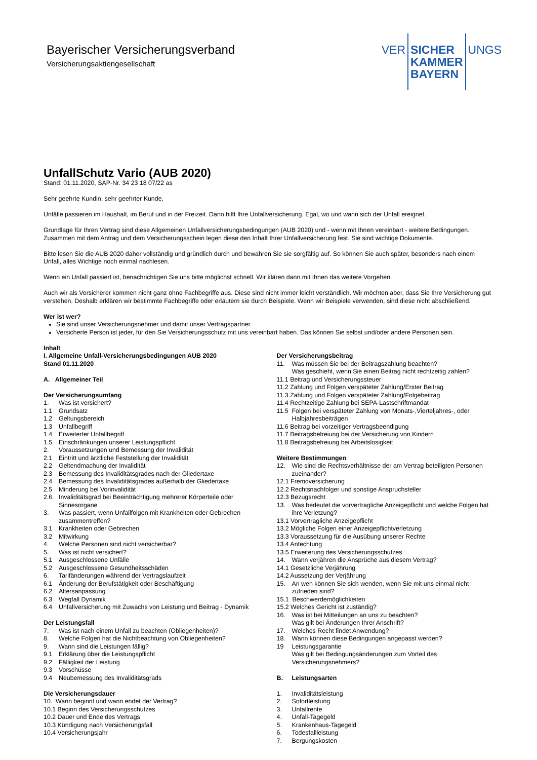Bayerischer Versicherungsverband
Versicherungsaktiengesellschaft
VER
SICHER
KAMMER
BAYERN
UNGS
UnfallSchutz Vario (AUB 2020)
Stand: 01.11.2020, SAP-Nr. 34 23 18 07/22 as
Sehr geehrte Kundin, sehr geehrter Kunde,
Unfälle passieren im Haushalt, im Beruf und in der Freizeit. Dann hilft Ihre Unfallversicherung. Egal, wo und wann sich der Unfall ereignet.
Grundlage für Ihren Vertrag sind diese Allgemeinen Unfallversicherungsbedingungen (AUB 2020) und - wenn mit Ihnen vereinbart - weitere Bedingungen. Zusammen mit dem Antrag und dem Versicherungsschein legen diese den Inhalt Ihrer Unfallversicherung fest. Sie sind wichtige Dokumente.
Bitte lesen Sie die AUB 2020 daher vollständig und gründlich durch und bewahren Sie sie sorgfältig auf. So können Sie auch später, besonders nach einem Unfall, alles Wichtige noch einmal nachlesen.
Wenn ein Unfall passiert ist, benachrichtigen Sie uns bitte möglichst schnell. Wir klären dann mit Ihnen das weitere Vorgehen.
Auch wir als Versicherer kommen nicht ganz ohne Fachbegriffe aus. Diese sind nicht immer leicht verständlich. Wir möchten aber, dass Sie Ihre Versicherung gut verstehen. Deshalb erklären wir bestimmte Fachbegriffe oder erläutern sie durch Beispiele. Wenn wir Beispiele verwenden, sind diese nicht abschließend.
Wer ist wer?
Sie sind unser Versicherungsnehmer und damit unser Vertragspartner.
Versicherte Person ist jeder, für den Sie Versicherungsschutz mit uns vereinbart haben. Das können Sie selbst und/oder andere Personen sein.
Inhalt
I. Allgemeine Unfall-Versicherungsbedingungen AUB 2020
Stand 01.11.2020
A. Allgemeiner Teil
Der Versicherungsumfang
1. Was ist versichert?
1.1 Grundsatz
1.2 Geltungsbereich
1.3 Unfallbegriff
1.4 Erweiterter Unfallbegriff
1.5 Einschränkungen unserer Leistungspflicht
2. Voraussetzungen und Bemessung der Invalidität
2.1 Eintritt und ärztliche Feststellung der Invalidität
2.2 Geltendmachung der Invalidität
2.3 Bemessung des Invaliditätsgrades nach der Gliedertaxe
2.4 Bemessung des Invaliditätsgrades außerhalb der Gliedertaxe
2.5 Minderung bei Vorinvalidität
2.6 Invaliditätsgrad bei Beeinträchtigung mehrerer Körperteile oder Sinnesorgane
3. Was passiert, wenn Unfallfolgen mit Krankheiten oder Gebrechen zusammentreffen?
3.1 Krankheiten oder Gebrechen
3.2 Mitwirkung
4. Welche Personen sind nicht versicherbar?
5. Was ist nicht versichert?
5.1 Ausgeschlossene Unfälle
5.2 Ausgeschlossene Gesundheitsschäden
6. Tarifänderungen während der Vertragslaufzeit
6.1 Änderung der Berufstätigkeit oder Beschäftigung
6.2 Altersanpassung
6.3 Wegfall Dynamik
6.4 Unfallversicherung mit Zuwachs von Leistung und Beitrag - Dynamik
Der Leistungsfall
7. Was ist nach einem Unfall zu beachten (Obliegenheiten)?
8. Welche Folgen hat die Nichtbeachtung von Obliegenheiten?
9. Wann sind die Leistungen fällig?
9.1 Erklärung über die Leistungspflicht
9.2 Fälligkeit der Leistung
9.3 Vorschüsse
9.4 Neubemessung des Invaliditätsgrads
Die Versicherungsdauer
10. Wann beginnt und wann endet der Vertrag?
10.1 Beginn des Versicherungsschutzes
10.2 Dauer und Ende des Vertrags
10.3 Kündigung nach Versicherungsfall
10.4 Versicherungsjahr
Der Versicherungsbeitrag
11. Was müssen Sie bei der Beitragszahlung beachten?
Was geschieht, wenn Sie einen Beitrag nicht rechtzeitig zahlen?
11.1 Beitrag und Versicherungssteuer
11.2 Zahlung und Folgen verspäteter Zahlung/Erster Beitrag
11.3 Zahlung und Folgen verspäteter Zahlung/Folgebeitrag
11.4 Rechtzeitige Zahlung bei SEPA-Lastschriftmandat
11.5 Folgen bei verspäteter Zahlung von Monats-,Vierteljahres-, oder Halbjahresbeiträgen
11.6 Beitrag bei vorzeitiger Vertragsbeendigung
11.7 Beitragsbefreiung bei der Versicherung von Kindern
11.8 Beitragsbefreiung bei Arbeitslosigkeit
Weitere Bestimmungen
12. Wie sind die Rechtsverhältnisse der am Vertrag beteiligten Personen zueinander?
12.1 Fremdversicherung
12.2 Rechtsnachfolger und sonstige Anspruchsteller
12.3 Bezugsrecht
13. Was bedeutet die vorvertragliche Anzeigepflicht und welche Folgen hat ihre Verletzung?
13.1 Vorvertragliche Anzeigepflicht
13.2 Mögliche Folgen einer Anzeigepflichtverletzung
13.3 Voraussetzung für die Ausübung unserer Rechte
13.4 Anfechtung
13.5 Erweiterung des Versicherungsschutzes
14. Wann verjähren die Ansprüche aus diesem Vertrag?
14.1 Gesetzliche Verjährung
14.2 Aussetzung der Verjährung
15. An wen können Sie sich wenden, wenn Sie mit uns einmal nicht zufrieden sind?
15.1 Beschwerdemöglichkeiten
15.2 Welches Gericht ist zuständig?
16. Was ist bei Mitteilungen an uns zu beachten?
Was gilt bei Änderungen Ihrer Anschrift?
17. Welches Recht findet Anwendung?
18. Wann können diese Bedingungen angepasst werden?
19 Leistungsgarantie
Was gilt bei Bedingungsänderungen zum Vorteil des Versicherungsnehmers?
B. Leistungsarten
1. Invaliditätsleistung
2. Sofortleistung
3. Unfallrente
4. Unfall-Tagegeld
5. Krankenhaus-Tagegeld
6. Todesfallleistung
7. Bergungskosten